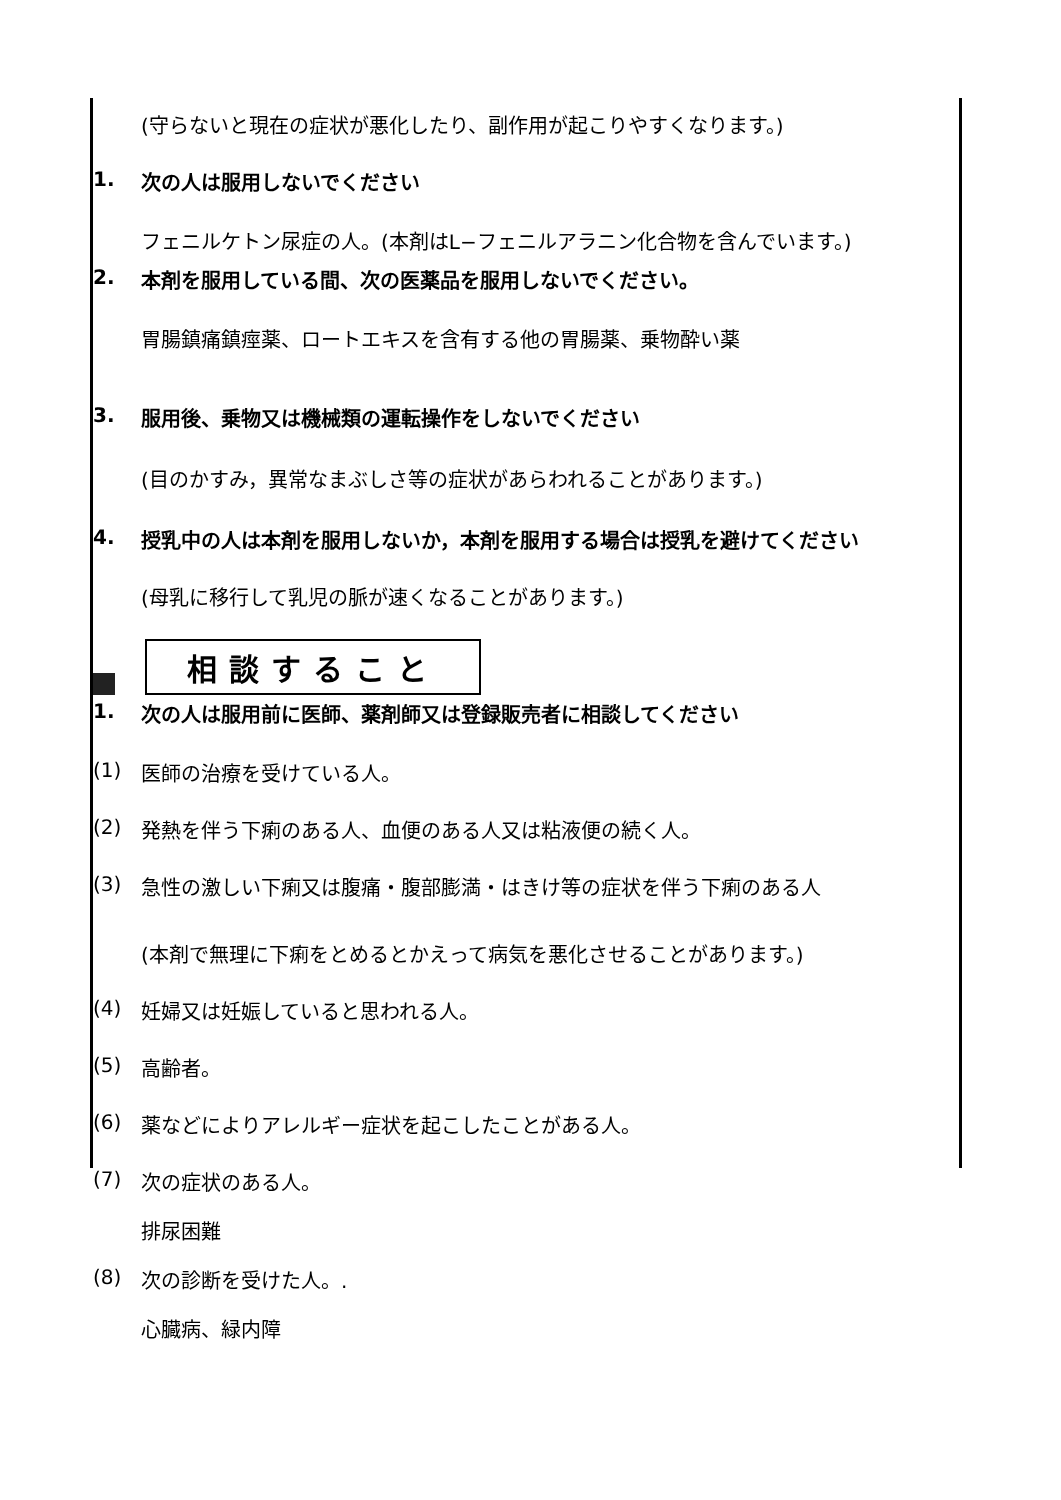(守らないと現在の症状が悪化したり、副作用が起こりやすくなります。)
1. 次の人は服用しないでください
フェニルケトン尿症の人。(本剤はL−フェニルアラニン化合物を含んでいます。)
2. 本剤を服用している間、次の医薬品を服用しないでください。
胃腸鎮痛鎮痙薬、ロートエキスを含有する他の胃腸薬、乗物酔い薬
3. 服用後、乗物又は機械類の運転操作をしないでください
(目のかすみ，異常なまぶしさ等の症状があらわれることがあります。)
4. 授乳中の人は本剤を服用しないか，本剤を服用する場合は授乳を避けてください
(母乳に移行して乳児の脈が速くなることがあります。)
相談すること
1. 次の人は服用前に医師、薬剤師又は登録販売者に相談してください
(1) 医師の治療を受けている人。
(2) 発熱を伴う下痢のある人、血便のある人又は粘液便の続く人。
(3) 急性の激しい下痢又は腹痛・腹部膨満・はきけ等の症状を伴う下痢のある人
(本剤で無理に下痢をとめるとかえって病気を悪化させることがあります。)
(4) 妊婦又は妊娠していると思われる人。
(5) 高齢者。
(6) 薬などによりアレルギー症状を起こしたことがある人。
(7) 次の症状のある人。
排尿困難
(8) 次の診断を受けた人。.
心臓病、緑内障